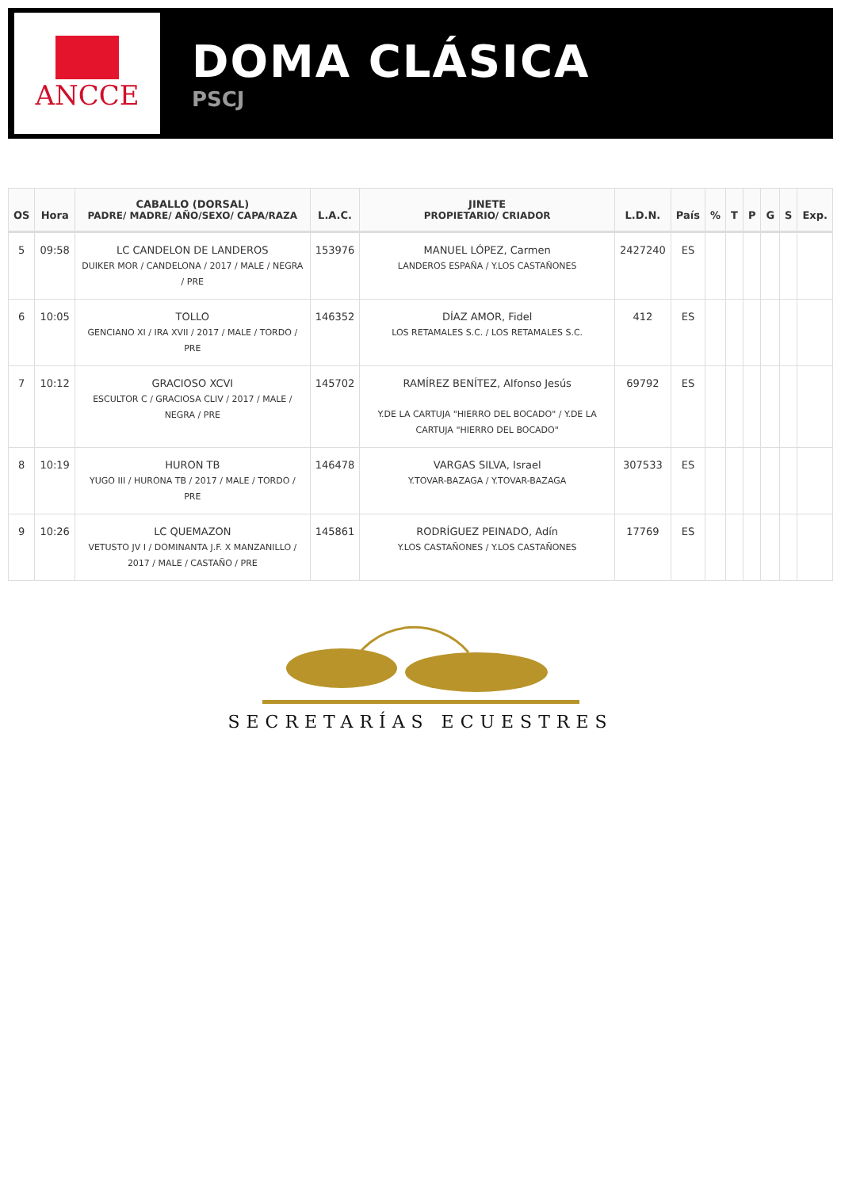ANCCE
DOMA CLÁSICA
PSCJ
| OS | Hora | CABALLO (DORSAL) PADRE/ MADRE/ AÑO/SEXO/ CAPA/RAZA | L.A.C. | JINETE PROPIETARIO/ CRIADOR | L.D.N. | País | % | T | P | G | S | Exp. |
| --- | --- | --- | --- | --- | --- | --- | --- | --- | --- | --- | --- | --- |
| 5 | 09:58 | LC CANDELON DE LANDEROS DUIKER MOR / CANDELONA / 2017 / MALE / NEGRA / PRE | 153976 | MANUEL LÓPEZ, Carmen LANDEROS ESPAÑA / Y.LOS CASTAÑONES | 2427240 | ES | | | | | | |
| 6 | 10:05 | TOLLO GENCIANO XI / IRA XVII / 2017 / MALE / TORDO / PRE | 146352 | DÍAZ AMOR, Fidel LOS RETAMALES S.C. / LOS RETAMALES S.C. | 412 | ES | | | | | | |
| 7 | 10:12 | GRACIOSO XCVI ESCULTOR C / GRACIOSA CLIV / 2017 / MALE / NEGRA / PRE | 145702 | RAMÍREZ BENÍTEZ, Alfonso Jesús Y.DE LA CARTUJA "HIERRO DEL BOCADO" / Y.DE LA CARTUJA "HIERRO DEL BOCADO" | 69792 | ES | | | | | | |
| 8 | 10:19 | HURON TB YUGO III / HURONA TB / 2017 / MALE / TORDO / PRE | 146478 | VARGAS SILVA, Israel Y.TOVAR-BAZAGA / Y.TOVAR-BAZAGA | 307533 | ES | | | | | | |
| 9 | 10:26 | LC QUEMAZON VETUSTO JV I / DOMINANTA J.F. X MANZANILLO / 2017 / MALE / CASTAÑO / PRE | 145861 | RODRÍGUEZ PEINADO, Adín Y.LOS CASTAÑONES / Y.LOS CASTAÑONES | 17769 | ES | | | | | | |
SECRETARÍAS ECUESTRES